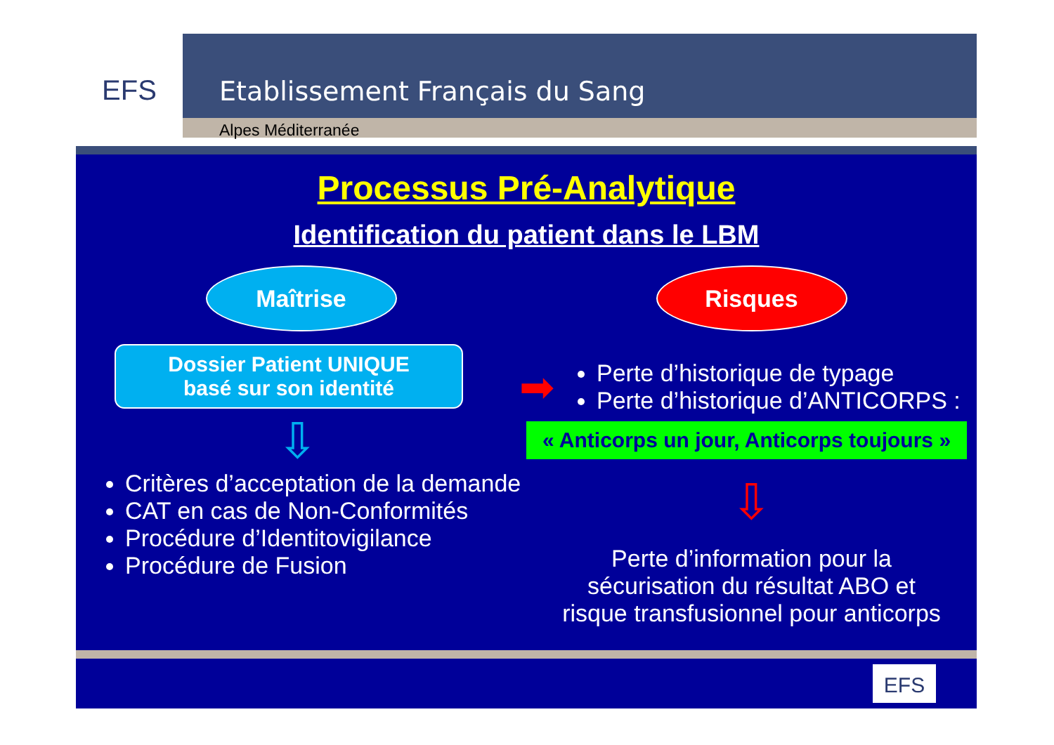EFS
Etablissement Français du Sang
Alpes Méditerranée
Processus Pré-Analytique
Identification du patient dans le LBM
Maîtrise
Dossier Patient UNIQUE
basé sur son identité
⇩
Critères d’acceptation de la demande
CAT en cas de Non-Conformités
Procédure d’Identitovigilance
Procédure de Fusion
Risques
➡
Perte d’historique de typage
Perte d’historique d’ANTICORPS :
« Anticorps un jour, Anticorps toujours »
⇩
Perte d’information pour la
sécurisation du résultat ABO et
risque transfusionnel pour anticorps
EFS